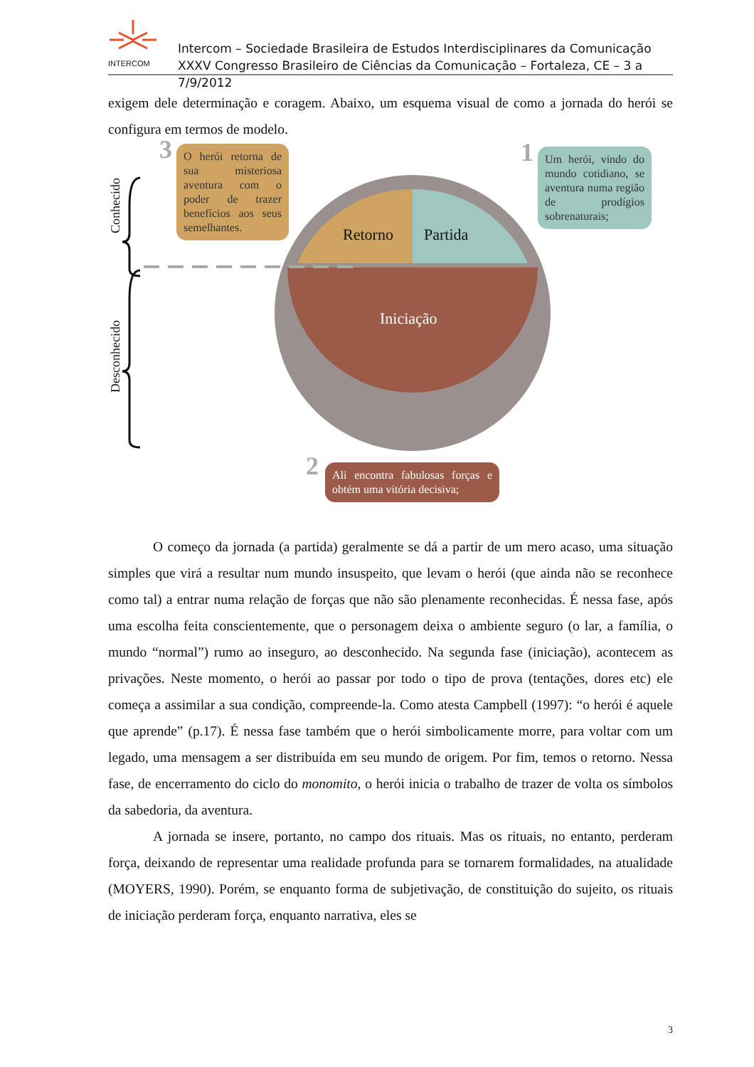INTERCOM
Intercom – Sociedade Brasileira de Estudos Interdisciplinares da Comunicação
XXXV Congresso Brasileiro de Ciências da Comunicação – Fortaleza, CE – 3 a 7/9/2012
exigem dele determinação e coragem. Abaixo, um esquema visual de como a jornada do herói se configura em termos de modelo.
Conhecido
Desconhecido
3
O herói retorna de sua misteriosa aventura com o poder de trazer benefícios aos seus semelhantes.
1
Um herói, vindo do mundo cotidiano, se aventura numa região de prodígios sobrenaturais;
Retorno Partida
Iniciação
2
Ali encontra fabulosas forças e obtém uma vitória decisiva;
O começo da jornada (a partida) geralmente se dá a partir de um mero acaso, uma situação simples que virá a resultar num mundo insuspeito, que levam o herói (que ainda não se reconhece como tal) a entrar numa relação de forças que não são plenamente reconhecidas. É nessa fase, após uma escolha feita conscientemente, que o personagem deixa o ambiente seguro (o lar, a família, o mundo “normal”) rumo ao inseguro, ao desconhecido. Na segunda fase (iniciação), acontecem as privações. Neste momento, o herói ao passar por todo o tipo de prova (tentações, dores etc) ele começa a assimilar a sua condição, compreende-la. Como atesta Campbell (1997): “o herói é aquele que aprende” (p.17). É nessa fase também que o herói simbolicamente morre, para voltar com um legado, uma mensagem a ser distribuída em seu mundo de origem. Por fim, temos o retorno. Nessa fase, de encerramento do ciclo do monomito, o herói inicia o trabalho de trazer de volta os símbolos da sabedoria, da aventura.
A jornada se insere, portanto, no campo dos rituais. Mas os rituais, no entanto, perderam força, deixando de representar uma realidade profunda para se tornarem formalidades, na atualidade (MOYERS, 1990). Porém, se enquanto forma de subjetivação, de constituição do sujeito, os rituais de iniciação perderam força, enquanto narrativa, eles se
3